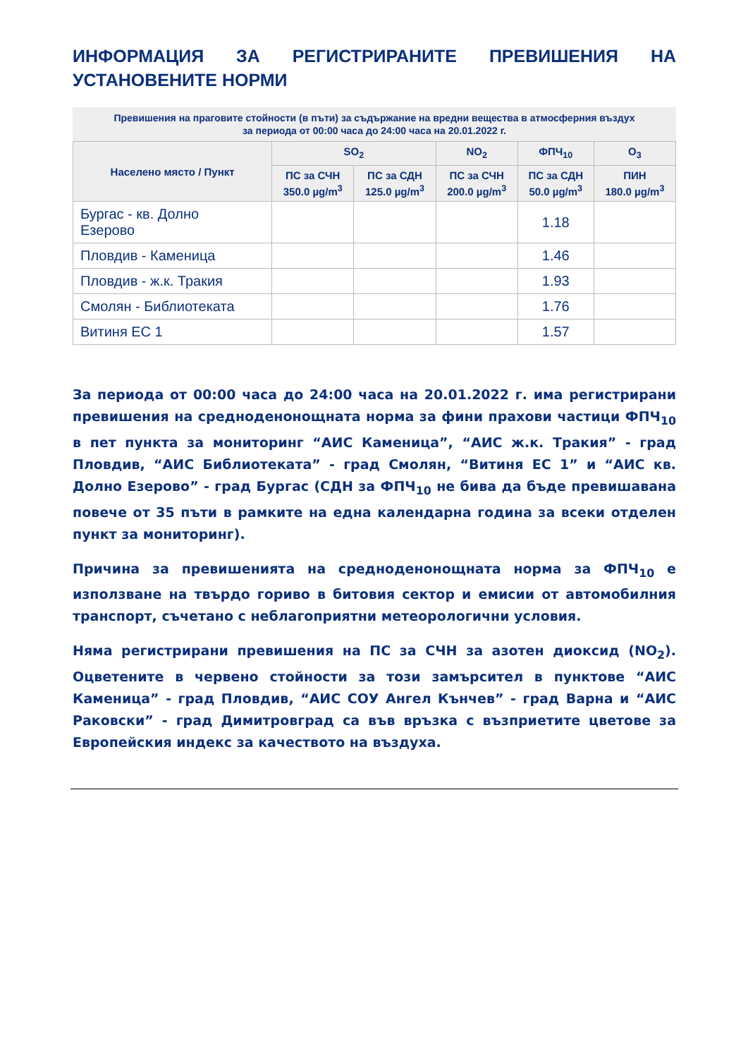ИНФОРМАЦИЯ ЗА РЕГИСТРИРАНИТЕ ПРЕВИШЕНИЯ НА УСТАНОВЕНИТЕ НОРМИ
Превишения на праговите стойности (в пъти) за съдържание на вредни вещества в атмосферния въздух
за периода от 00:00 часа до 24:00 часа на 20.01.2022 г.
| Населено място / Пункт | SO<sub>2</sub> | | NO<sub>2</sub> | ФПЧ<sub>10</sub> | O<sub>3</sub> |
| --- | --- | --- | --- | --- | --- |
| | ПС за СЧН 350.0 µg/m<sup>3</sup> | ПС за СДН 125.0 µg/m<sup>3</sup> | ПС за СЧН 200.0 µg/m<sup>3</sup> | ПС за СДН 50.0 µg/m<sup>3</sup> | ПИН 180.0 µg/m<sup>3</sup> |
| Бургас - кв. Долно Езерово | | | | 1.18 | |
| Пловдив - Каменица | | | | 1.46 | |
| Пловдив - ж.к. Тракия | | | | 1.93 | |
| Смолян - Библиотеката | | | | 1.76 | |
| Витиня ЕС 1 | | | | 1.57 | |
За периода от 00:00 часа до 24:00 часа на 20.01.2022 г. има регистрирани превишения на средноденонощната норма за фини прахови частици ФПЧ<sub>10</sub> в пет пункта за мониторинг “АИС Каменица”, “АИС ж.к. Тракия” - град Пловдив, “АИС Библиотеката” - град Смолян, “Витиня ЕС 1” и “АИС кв. Долно Езерово” - град Бургас (СДН за ФПЧ<sub>10</sub> не бива да бъде превишавана повече от 35 пъти в рамките на една календарна година за всеки отделен пункт за мониторинг).
Причина за превишенията на средноденонощната норма за ФПЧ<sub>10</sub> е използване на твърдо гориво в битовия сектор и емисии от автомобилния транспорт, съчетано с неблагоприятни метеорологични условия.
Няма регистрирани превишения на ПС за СЧН за азотен диоксид (NO<sub>2</sub>). Оцветените в червено стойности за този замърсител в пунктове “АИС Каменица” - град Пловдив, “АИС СОУ Ангел Кънчев” - град Варна и “АИС Раковски” - град Димитровград са във връзка с възприетите цветове за Европейския индекс за качеството на въздуха.